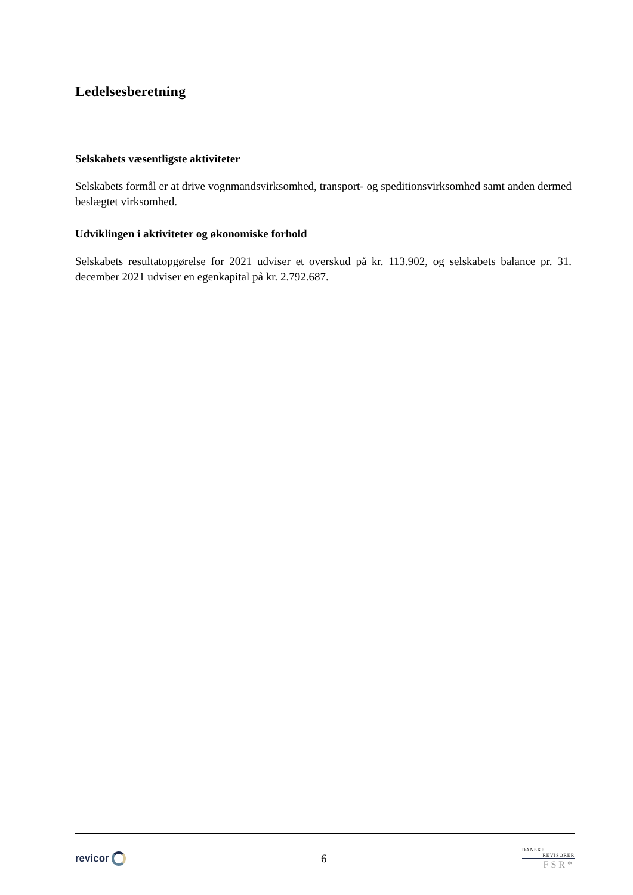Ledelsesberetning
Selskabets væsentligste aktiviteter
Selskabets formål er at drive vognmandsvirksomhed, transport- og speditionsvirksomhed samt anden dermed beslægtet virksomhed.
Udviklingen i aktiviteter og økonomiske forhold
Selskabets resultatopgørelse for 2021 udviser et overskud på kr. 113.902, og selskabets balance pr. 31. december 2021 udviser en egenkapital på kr. 2.792.687.
revicor 6
DANSKE
REVISORER
FSR*